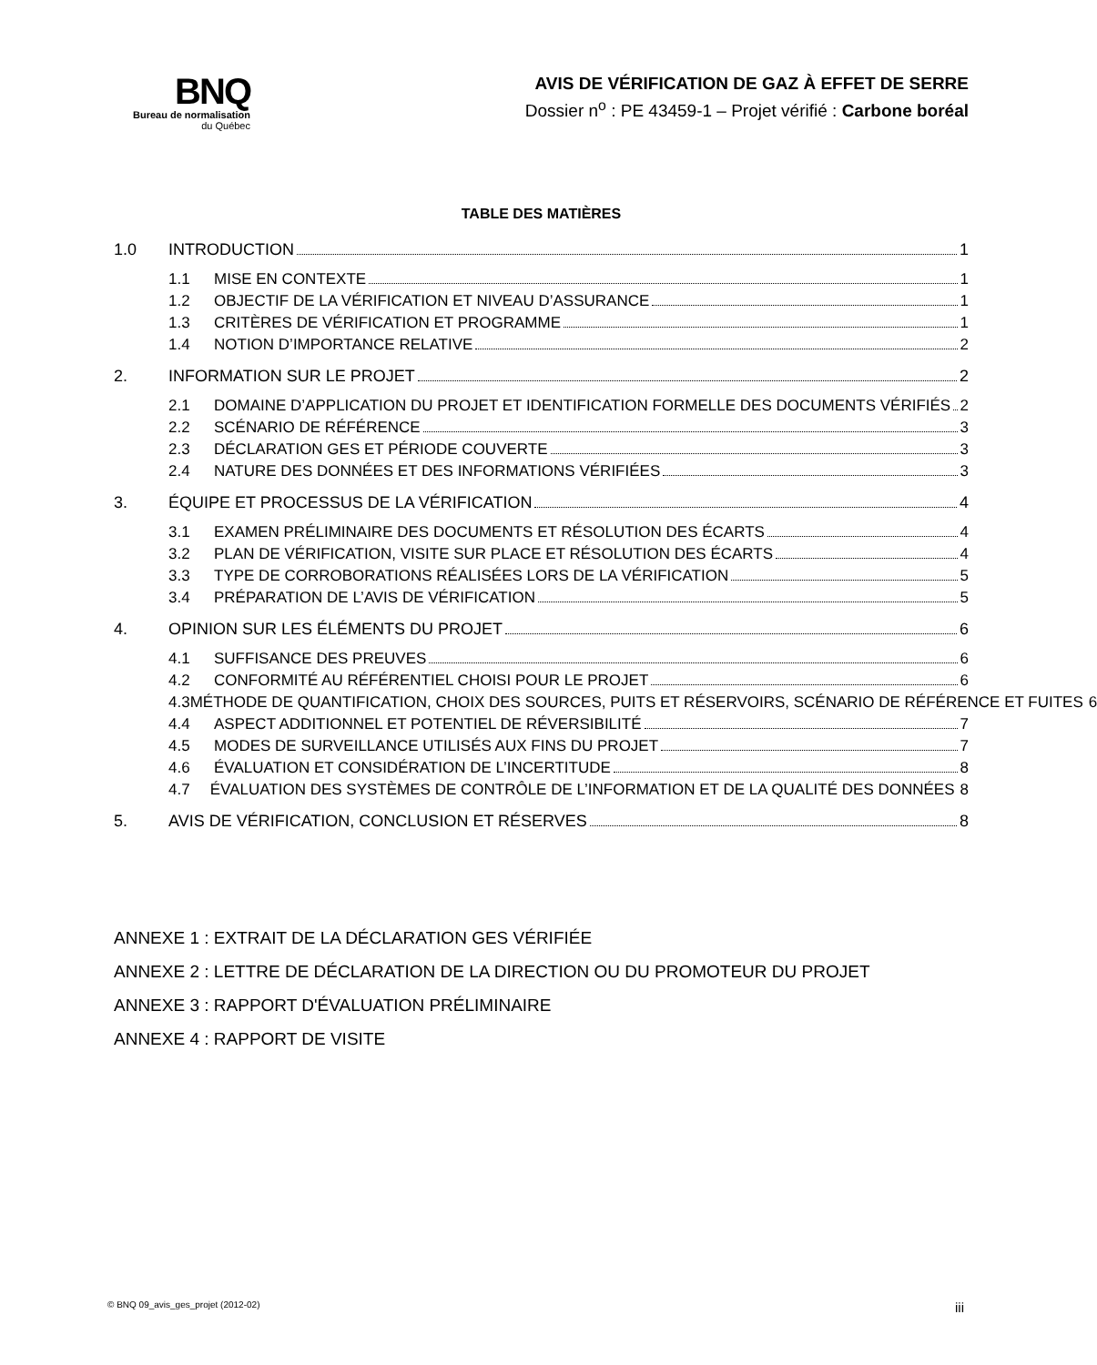BNQ
Bureau de normalisation
du Québec
AVIS DE VÉRIFICATION DE GAZ À EFFET DE SERRE
Dossier n<sup>o</sup> : PE 43459-1 – Projet vérifié : Carbone boréal
TABLE DES MATIÈRES
1.0 INTRODUCTION 1
1.1 MISE EN CONTEXTE 1
1.2 OBJECTIF DE LA VÉRIFICATION ET NIVEAU D’ASSURANCE 1
1.3 CRITÈRES DE VÉRIFICATION ET PROGRAMME 1
1.4 NOTION D’IMPORTANCE RELATIVE 2
2. INFORMATION SUR LE PROJET 2
2.1 DOMAINE D’APPLICATION DU PROJET ET IDENTIFICATION FORMELLE DES DOCUMENTS VÉRIFIÉS 2
2.2 SCÉNARIO DE RÉFÉRENCE 3
2.3 DÉCLARATION GES ET PÉRIODE COUVERTE 3
2.4 NATURE DES DONNÉES ET DES INFORMATIONS VÉRIFIÉES 3
3. ÉQUIPE ET PROCESSUS DE LA VÉRIFICATION 4
3.1 EXAMEN PRÉLIMINAIRE DES DOCUMENTS ET RÉSOLUTION DES ÉCARTS 4
3.2 PLAN DE VÉRIFICATION, VISITE SUR PLACE ET RÉSOLUTION DES ÉCARTS 4
3.3 TYPE DE CORROBORATIONS RÉALISÉES LORS DE LA VÉRIFICATION 5
3.4 PRÉPARATION DE L’AVIS DE VÉRIFICATION 5
4. OPINION SUR LES ÉLÉMENTS DU PROJET 6
4.1 SUFFISANCE DES PREUVES 6
4.2 CONFORMITÉ AU RÉFÉRENTIEL CHOISI POUR LE PROJET 6
4.3 MÉTHODE DE QUANTIFICATION, CHOIX DES SOURCES, PUITS ET RÉSERVOIRS, SCÉNARIO DE RÉFÉRENCE ET FUITES 6
4.4 ASPECT ADDITIONNEL ET POTENTIEL DE RÉVERSIBILITÉ 7
4.5 MODES DE SURVEILLANCE UTILISÉS AUX FINS DU PROJET 7
4.6 ÉVALUATION ET CONSIDÉRATION DE L’INCERTITUDE 8
4.7 ÉVALUATION DES SYSTÈMES DE CONTRÔLE DE L’INFORMATION ET DE LA QUALITÉ DES DONNÉES 8
5. AVIS DE VÉRIFICATION, CONCLUSION ET RÉSERVES 8
ANNEXE 1 : EXTRAIT DE LA DÉCLARATION GES VÉRIFIÉE
ANNEXE 2 : LETTRE DE DÉCLARATION DE LA DIRECTION OU DU PROMOTEUR DU PROJET
ANNEXE 3 : RAPPORT D'ÉVALUATION PRÉLIMINAIRE
ANNEXE 4 : RAPPORT DE VISITE
© BNQ 09_avis_ges_projet (2012-02) iii